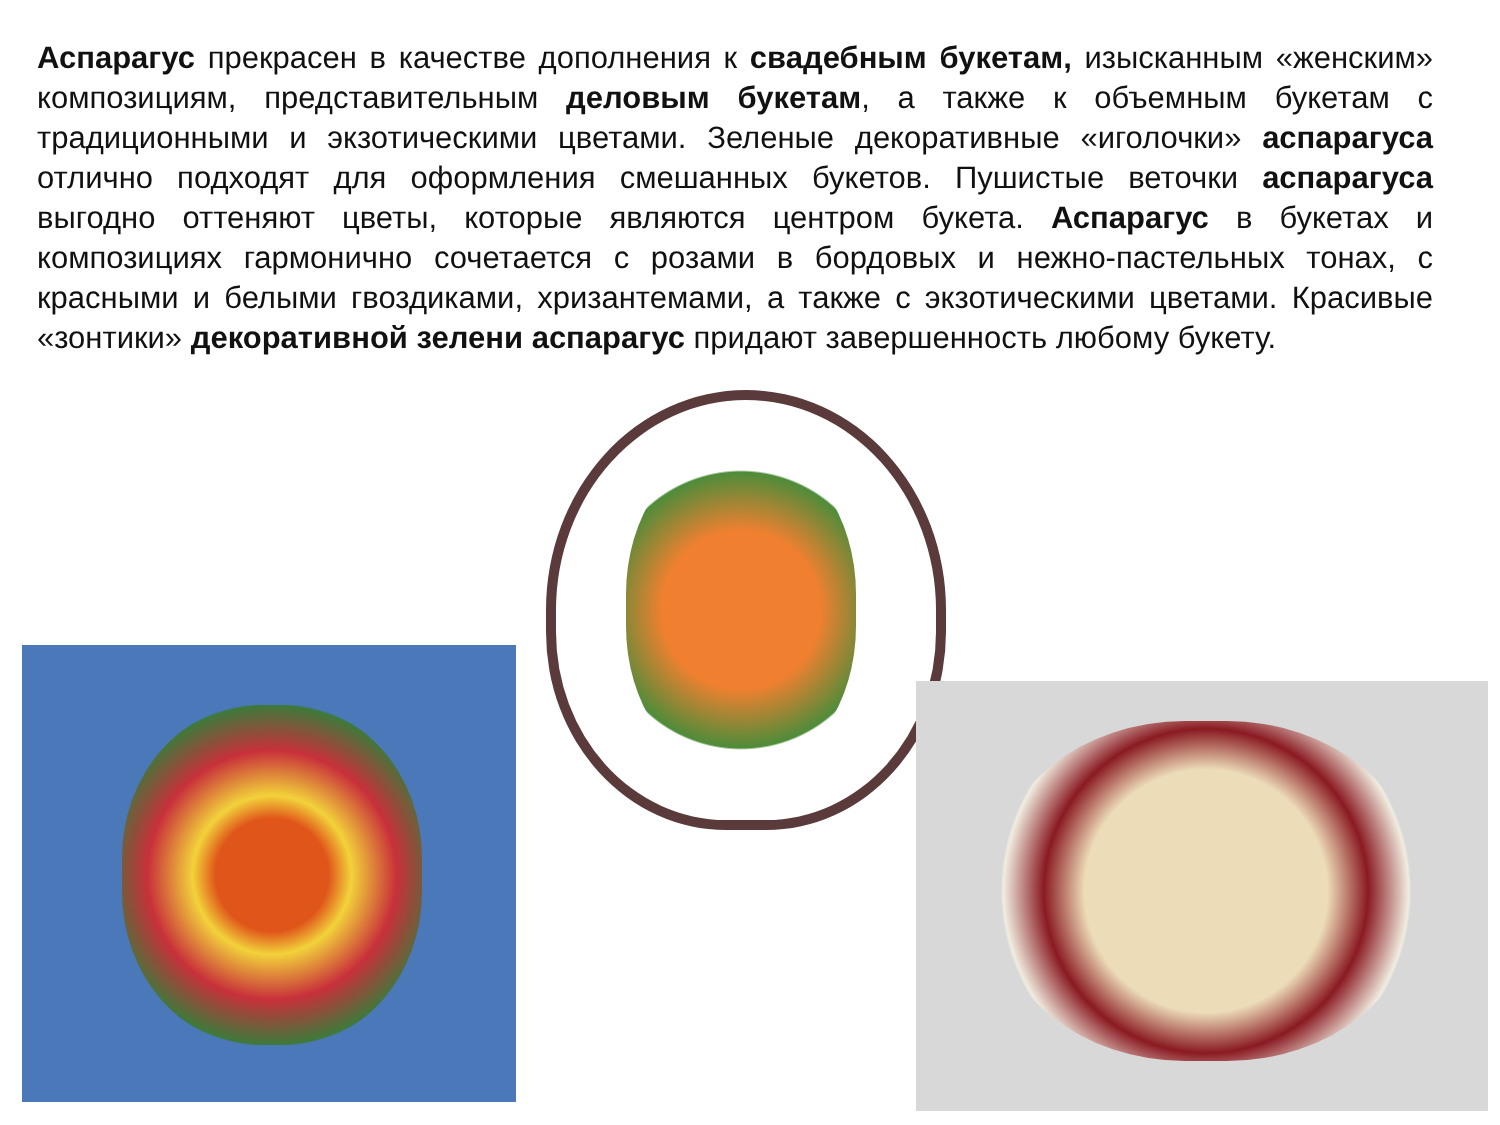Аспарагус прекрасен в качестве дополнения к свадебным букетам, изысканным «женским» композициям, представительным деловым букетам, а также к объемным букетам с традиционными и экзотическими цветами. Зеленые декоративные «иголочки» аспарагуса отлично подходят для оформления смешанных букетов. Пушистые веточки аспарагуса выгодно оттеняют цветы, которые являются центром букета. Аспарагус в букетах и композициях гармонично сочетается с розами в бордовых и нежно-пастельных тонах, с красными и белыми гвоздиками, хризантемами, а также с экзотическими цветами. Красивые «зонтики» декоративной зелени аспарагус придают завершенность любому букету.